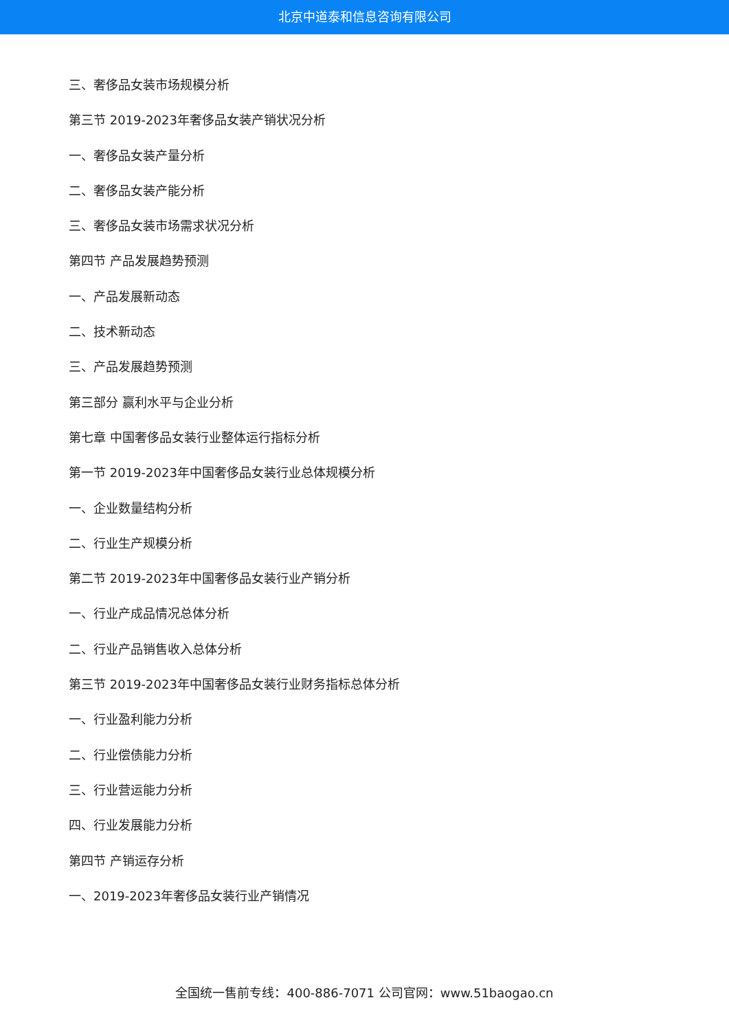北京中道泰和信息咨询有限公司
三、奢侈品女装市场规模分析
第三节 2019-2023年奢侈品女装产销状况分析
一、奢侈品女装产量分析
二、奢侈品女装产能分析
三、奢侈品女装市场需求状况分析
第四节 产品发展趋势预测
一、产品发展新动态
二、技术新动态
三、产品发展趋势预测
第三部分 赢利水平与企业分析
第七章 中国奢侈品女装行业整体运行指标分析
第一节 2019-2023年中国奢侈品女装行业总体规模分析
一、企业数量结构分析
二、行业生产规模分析
第二节 2019-2023年中国奢侈品女装行业产销分析
一、行业产成品情况总体分析
二、行业产品销售收入总体分析
第三节 2019-2023年中国奢侈品女装行业财务指标总体分析
一、行业盈利能力分析
二、行业偿债能力分析
三、行业营运能力分析
四、行业发展能力分析
第四节 产销运存分析
一、2019-2023年奢侈品女装行业产销情况
全国统一售前专线：400-886-7071 公司官网：www.51baogao.cn